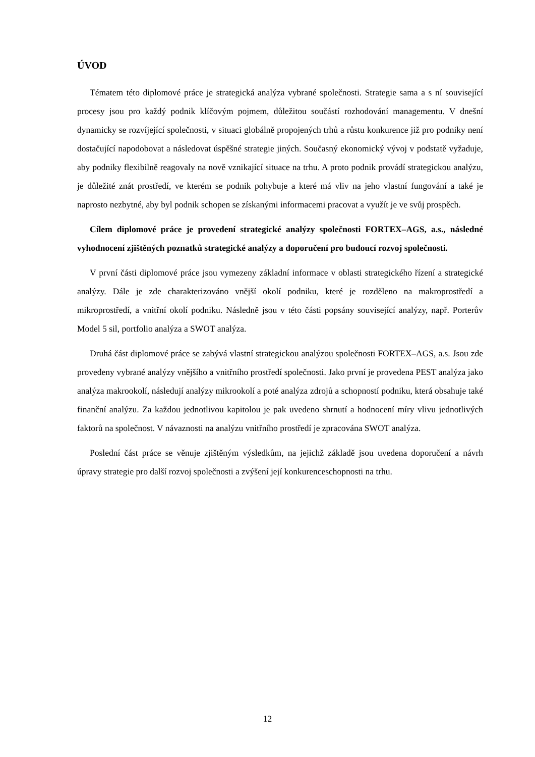ÚVOD
Tématem této diplomové práce je strategická analýza vybrané společnosti. Strategie sama a s ní související procesy jsou pro každý podnik klíčovým pojmem, důležitou součástí rozhodování managementu. V dnešní dynamicky se rozvíjející společnosti, v situaci globálně propojených trhů a růstu konkurence již pro podniky není dostačující napodobovat a následovat úspěšné strategie jiných. Současný ekonomický vývoj v podstatě vyžaduje, aby podniky flexibilně reagovaly na nově vznikající situace na trhu. A proto podnik provádí strategickou analýzu, je důležité znát prostředí, ve kterém se podnik pohybuje a které má vliv na jeho vlastní fungování a také je naprosto nezbytné, aby byl podnik schopen se získanými informacemi pracovat a využít je ve svůj prospěch.
Cílem diplomové práce je provedení strategické analýzy společnosti FORTEX–AGS, a.s., následné vyhodnocení zjištěných poznatků strategické analýzy a doporučení pro budoucí rozvoj společnosti.
V první části diplomové práce jsou vymezeny základní informace v oblasti strategického řízení a strategické analýzy. Dále je zde charakterizováno vnější okolí podniku, které je rozděleno na makroprostředí a mikroprostředí, a vnitřní okolí podniku. Následně jsou v této části popsány související analýzy, např. Porterův Model 5 sil, portfolio analýza a SWOT analýza.
Druhá část diplomové práce se zabývá vlastní strategickou analýzou společnosti FORTEX–AGS, a.s. Jsou zde provedeny vybrané analýzy vnějšího a vnitřního prostředí společnosti. Jako první je provedena PEST analýza jako analýza makrookolí, následují analýzy mikrookolí a poté analýza zdrojů a schopností podniku, která obsahuje také finanční analýzu. Za každou jednotlivou kapitolou je pak uvedeno shrnutí a hodnocení míry vlivu jednotlivých faktorů na společnost. V návaznosti na analýzu vnitřního prostředí je zpracována SWOT analýza.
Poslední část práce se věnuje zjištěným výsledkům, na jejichž základě jsou uvedena doporučení a návrh úpravy strategie pro další rozvoj společnosti a zvýšení její konkurenceschopnosti na trhu.
12